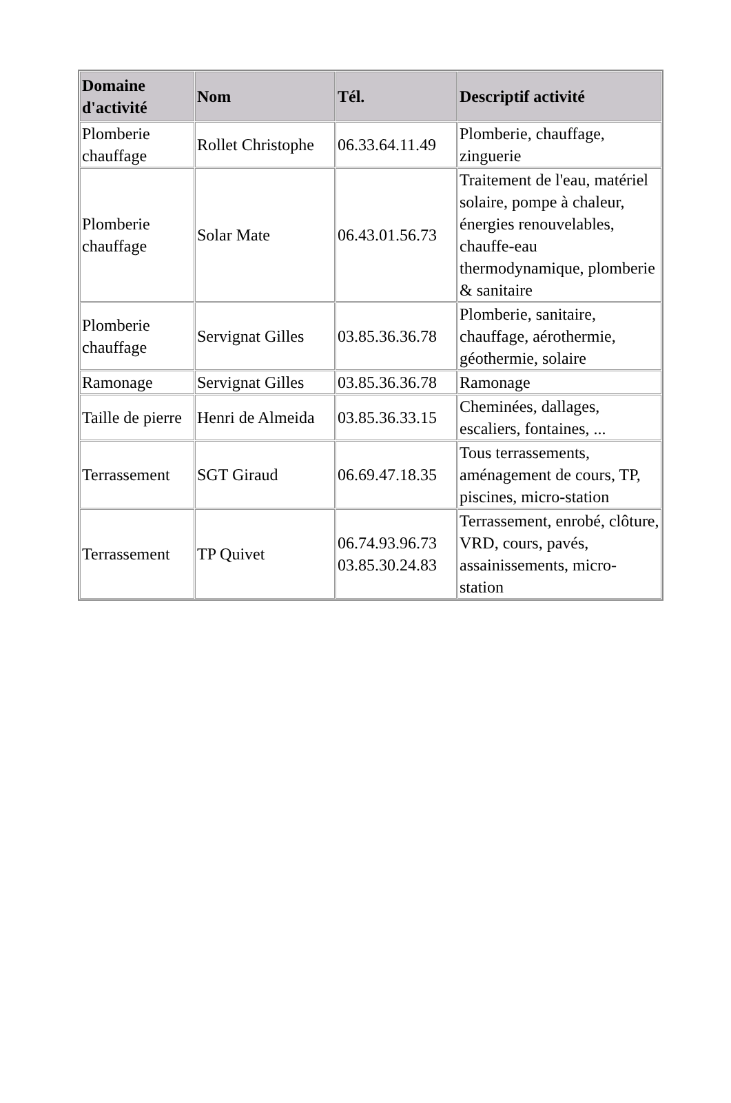| Domaine d'activité | Nom | Tél. | Descriptif activité |
| --- | --- | --- | --- |
| Plomberie chauffage | Rollet Christophe | 06.33.64.11.49 | Plomberie, chauffage, zinguerie |
| Plomberie chauffage | Solar Mate | 06.43.01.56.73 | Traitement de l'eau, matériel solaire, pompe à chaleur, énergies renouvelables, chauffe-eau thermodynamique, plomberie & sanitaire |
| Plomberie chauffage | Servignat Gilles | 03.85.36.36.78 | Plomberie, sanitaire, chauffage, aérothermie, géothermie, solaire |
| Ramonage | Servignat Gilles | 03.85.36.36.78 | Ramonage |
| Taille de pierre | Henri de Almeida | 03.85.36.33.15 | Cheminées, dallages, escaliers, fontaines, ... |
| Terrassement | SGT Giraud | 06.69.47.18.35 | Tous terrassements, aménagement de cours, TP, piscines, micro-station |
| Terrassement | TP Quivet | 06.74.93.96.73 03.85.30.24.83 | Terrassement, enrobé, clôture, VRD, cours, pavés, assainissements, micro-station |